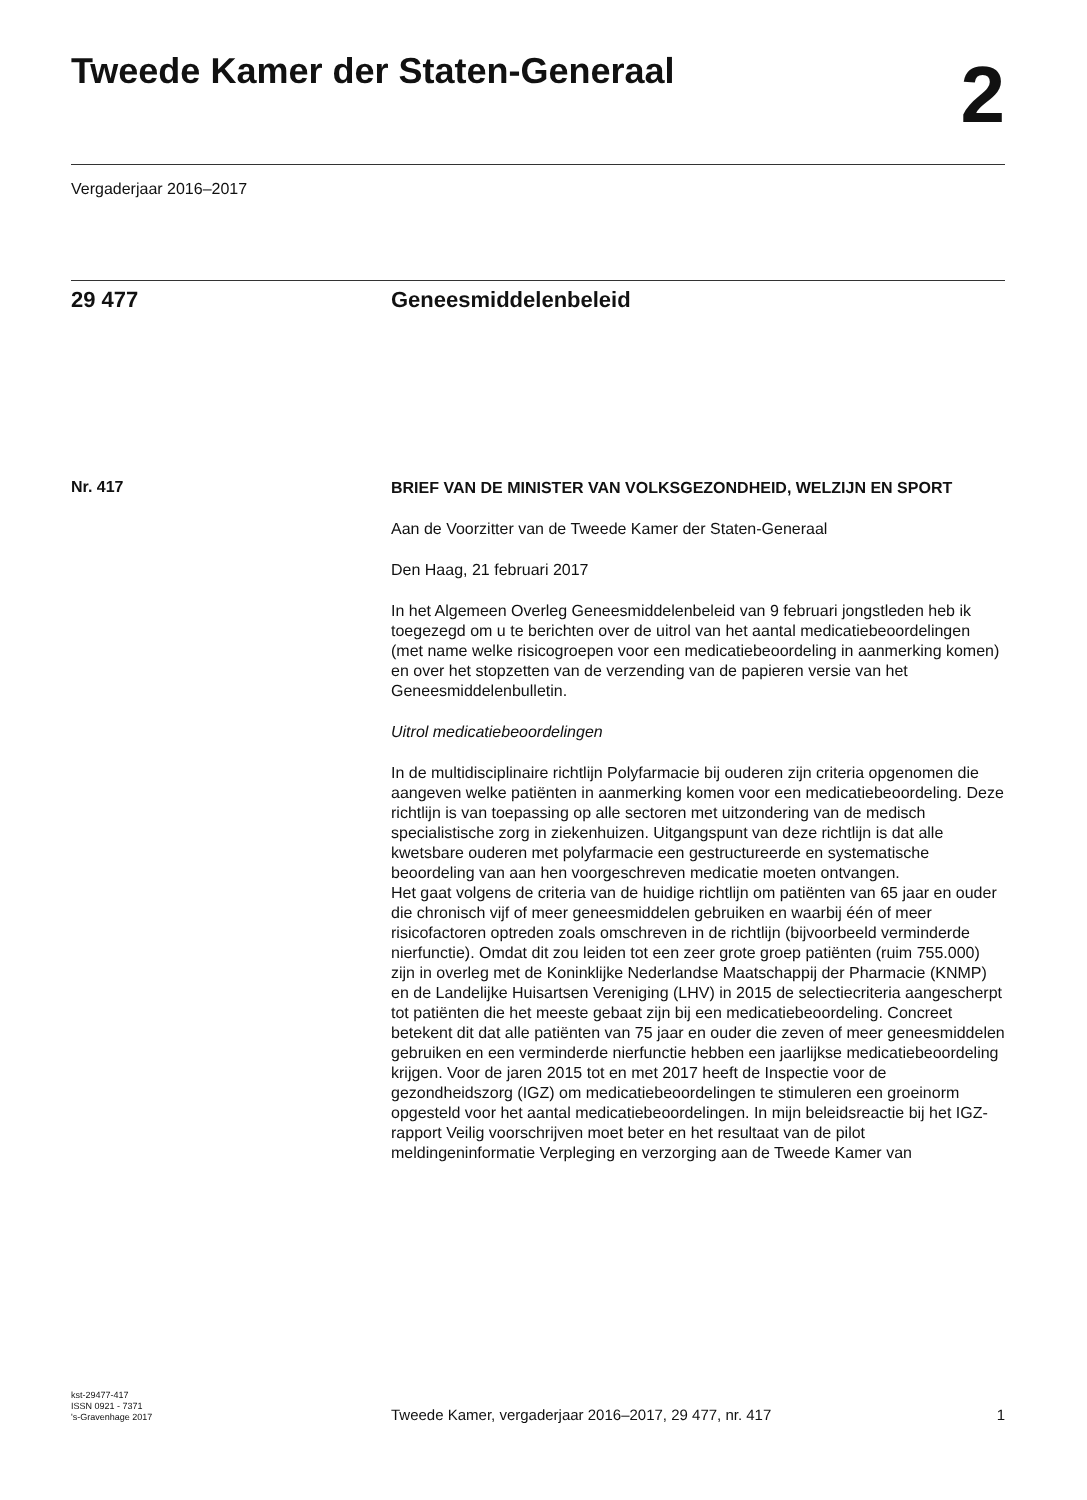Tweede Kamer der Staten-Generaal
2
Vergaderjaar 2016–2017
29 477 Geneesmiddelenbeleid
Nr. 417
BRIEF VAN DE MINISTER VAN VOLKSGEZONDHEID, WELZIJN EN SPORT
Aan de Voorzitter van de Tweede Kamer der Staten-Generaal
Den Haag, 21 februari 2017
In het Algemeen Overleg Geneesmiddelenbeleid van 9 februari jongstleden heb ik toegezegd om u te berichten over de uitrol van het aantal medicatiebeoordelingen (met name welke risicogroepen voor een medicatiebeoordeling in aanmerking komen) en over het stopzetten van de verzending van de papieren versie van het Geneesmiddelenbulletin.
Uitrol medicatiebeoordelingen
In de multidisciplinaire richtlijn Polyfarmacie bij ouderen zijn criteria opgenomen die aangeven welke patiënten in aanmerking komen voor een medicatiebeoordeling. Deze richtlijn is van toepassing op alle sectoren met uitzondering van de medisch specialistische zorg in ziekenhuizen. Uitgangspunt van deze richtlijn is dat alle kwetsbare ouderen met polyfarmacie een gestructureerde en systematische beoordeling van aan hen voorgeschreven medicatie moeten ontvangen.
Het gaat volgens de criteria van de huidige richtlijn om patiënten van 65 jaar en ouder die chronisch vijf of meer geneesmiddelen gebruiken en waarbij één of meer risicofactoren optreden zoals omschreven in de richtlijn (bijvoorbeeld verminderde nierfunctie). Omdat dit zou leiden tot een zeer grote groep patiënten (ruim 755.000) zijn in overleg met de Koninklijke Nederlandse Maatschappij der Pharmacie (KNMP) en de Landelijke Huisartsen Vereniging (LHV) in 2015 de selectiecriteria aangescherpt tot patiënten die het meeste gebaat zijn bij een medicatiebeoordeling. Concreet betekent dit dat alle patiënten van 75 jaar en ouder die zeven of meer geneesmiddelen gebruiken en een verminderde nierfunctie hebben een jaarlijkse medicatiebeoordeling krijgen. Voor de jaren 2015 tot en met 2017 heeft de Inspectie voor de gezondheidszorg (IGZ) om medicatiebeoordelingen te stimuleren een groeinorm opgesteld voor het aantal medicatiebeoordelingen. In mijn beleidsreactie bij het IGZ-rapport Veilig voorschrijven moet beter en het resultaat van de pilot meldingeninformatie Verpleging en verzorging aan de Tweede Kamer van
kst-29477-417
ISSN 0921 - 7371
's-Gravenhage 2017
Tweede Kamer, vergaderjaar 2016–2017, 29 477, nr. 417
1